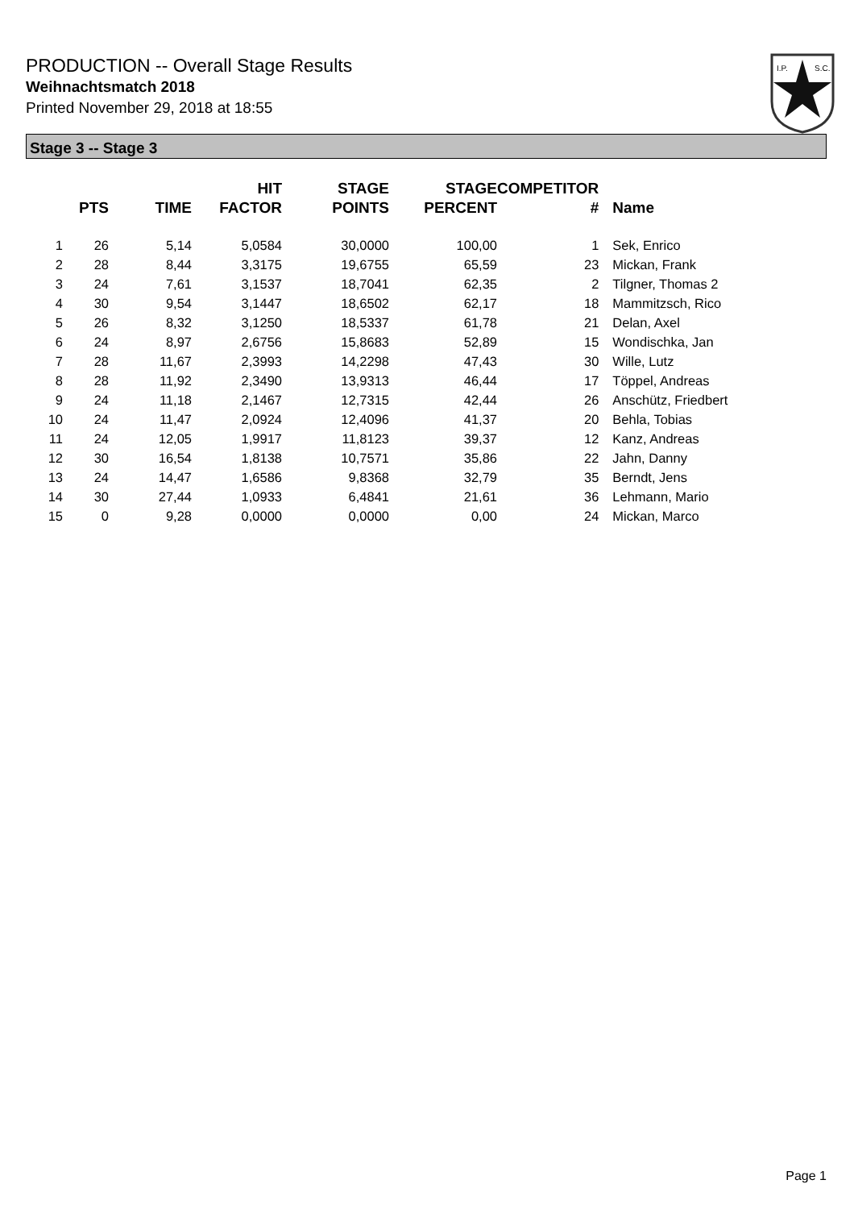PRODUCTION -- Overall Stage Results
Weihnachtsmatch 2018
Printed November 29, 2018 at 18:55
I.P.
S.C.
Stage 3 -- Stage 3
| | PTS | TIME | HIT FACTOR | STAGE POINTS | STAGE PERCENT | COMPETITOR # | Name |
| --- | --- | --- | --- | --- | --- | --- | --- |
| 1 | 26 | 5,14 | 5,0584 | 30,0000 | 100,00 | 1 | Sek, Enrico |
| 2 | 28 | 8,44 | 3,3175 | 19,6755 | 65,59 | 23 | Mickan, Frank |
| 3 | 24 | 7,61 | 3,1537 | 18,7041 | 62,35 | 2 | Tilgner, Thomas 2 |
| 4 | 30 | 9,54 | 3,1447 | 18,6502 | 62,17 | 18 | Mammitzsch, Rico |
| 5 | 26 | 8,32 | 3,1250 | 18,5337 | 61,78 | 21 | Delan, Axel |
| 6 | 24 | 8,97 | 2,6756 | 15,8683 | 52,89 | 15 | Wondischka, Jan |
| 7 | 28 | 11,67 | 2,3993 | 14,2298 | 47,43 | 30 | Wille, Lutz |
| 8 | 28 | 11,92 | 2,3490 | 13,9313 | 46,44 | 17 | Töppel, Andreas |
| 9 | 24 | 11,18 | 2,1467 | 12,7315 | 42,44 | 26 | Anschütz, Friedbert |
| 10 | 24 | 11,47 | 2,0924 | 12,4096 | 41,37 | 20 | Behla, Tobias |
| 11 | 24 | 12,05 | 1,9917 | 11,8123 | 39,37 | 12 | Kanz, Andreas |
| 12 | 30 | 16,54 | 1,8138 | 10,7571 | 35,86 | 22 | Jahn, Danny |
| 13 | 24 | 14,47 | 1,6586 | 9,8368 | 32,79 | 35 | Berndt, Jens |
| 14 | 30 | 27,44 | 1,0933 | 6,4841 | 21,61 | 36 | Lehmann, Mario |
| 15 | 0 | 9,28 | 0,0000 | 0,0000 | 0,00 | 24 | Mickan, Marco |
Page 1